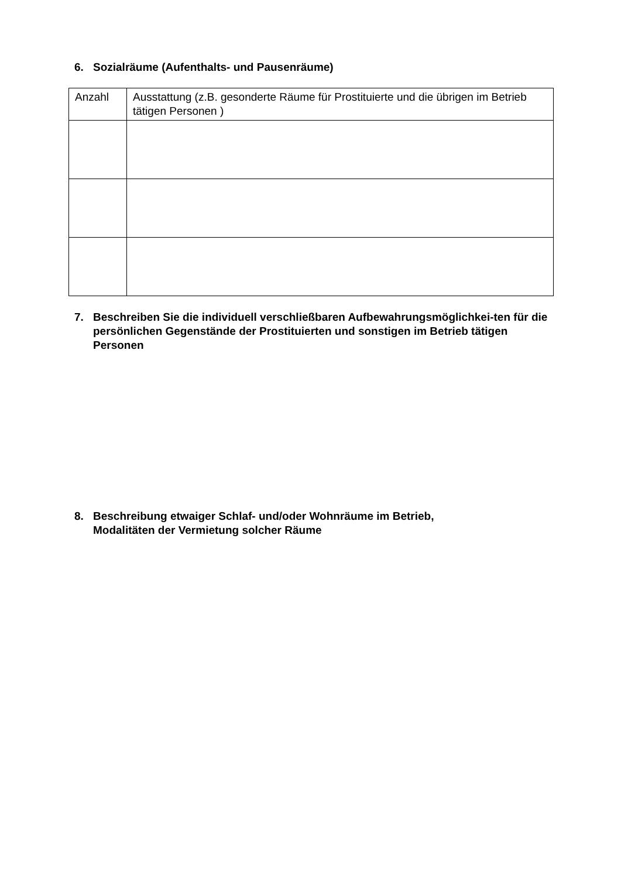6. Sozialräume (Aufenthalts- und Pausenräume)
| Anzahl | Ausstattung (z.B. gesonderte Räume für Prostituierte und die übrigen im Betrieb tätigen Personen ) |
7. Beschreiben Sie die individuell verschließbaren Aufbewahrungsmöglichkei-ten für die persönlichen Gegenstände der Prostituierten und sonstigen im Betrieb tätigen Personen
8. Beschreibung etwaiger Schlaf- und/oder Wohnräume im Betrieb,
Modalitäten der Vermietung solcher Räume